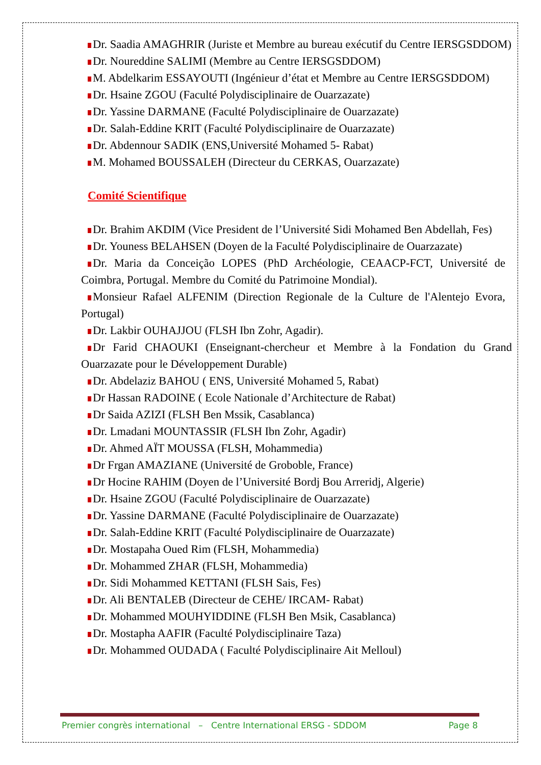Dr. Saadia AMAGHRIR (Juriste et Membre au bureau exécutif du Centre IERSGSDDOM)
Dr. Noureddine SALIMI (Membre au Centre IERSGSDDOM)
M. Abdelkarim ESSAYOUTI (Ingénieur d’état et Membre au Centre IERSGSDDOM)
Dr. Hsaine ZGOU (Faculté Polydisciplinaire de Ouarzazate)
Dr. Yassine DARMANE (Faculté Polydisciplinaire de Ouarzazate)
Dr. Salah-Eddine KRIT (Faculté Polydisciplinaire de Ouarzazate)
Dr. Abdennour SADIK (ENS,Université Mohamed 5- Rabat)
M. Mohamed BOUSSALEH (Directeur du CERKAS, Ouarzazate)
Comité Scientifique
Dr. Brahim AKDIM (Vice President de l’Université Sidi Mohamed Ben Abdellah, Fes)
Dr. Youness BELAHSEN (Doyen de la Faculté Polydisciplinaire de Ouarzazate)
Dr. Maria da Conceição LOPES (PhD Archéologie, CEAACP-FCT, Université de Coimbra, Portugal. Membre du Comité du Patrimoine Mondial).
Monsieur Rafael ALFENIM (Direction Regionale de la Culture de l'Alentejo Evora, Portugal)
Dr. Lakbir OUHAJJOU (FLSH Ibn Zohr, Agadir).
Dr Farid CHAOUKI (Enseignant-chercheur et Membre à la Fondation du Grand Ouarzazate pour le Développement Durable)
Dr. Abdelaziz BAHOU ( ENS, Université Mohamed 5, Rabat)
Dr Hassan RADOINE ( Ecole Nationale d’Architecture de Rabat)
Dr Saida AZIZI (FLSH Ben Mssik, Casablanca)
Dr. Lmadani MOUNTASSIR (FLSH Ibn Zohr, Agadir)
Dr. Ahmed AÏT MOUSSA (FLSH, Mohammedia)
Dr Frgan AMAZIANE (Université de Groboble, France)
Dr Hocine RAHIM (Doyen de l’Université Bordj Bou Arreridj, Algerie)
Dr. Hsaine ZGOU (Faculté Polydisciplinaire de Ouarzazate)
Dr. Yassine DARMANE (Faculté Polydisciplinaire de Ouarzazate)
Dr. Salah-Eddine KRIT (Faculté Polydisciplinaire de Ouarzazate)
Dr. Mostapaha Oued Rim (FLSH, Mohammedia)
Dr. Mohammed ZHAR (FLSH, Mohammedia)
Dr. Sidi Mohammed KETTANI (FLSH Sais, Fes)
Dr. Ali BENTALEB (Directeur de CEHE/ IRCAM- Rabat)
Dr. Mohammed MOUHYIDDINE (FLSH Ben Msik, Casablanca)
Dr. Mostapha AAFIR (Faculté Polydisciplinaire Taza)
Dr. Mohammed OUDADA ( Faculté Polydisciplinaire Ait Melloul)
Premier congrès international – Centre International ERSG - SDDOM Page 8